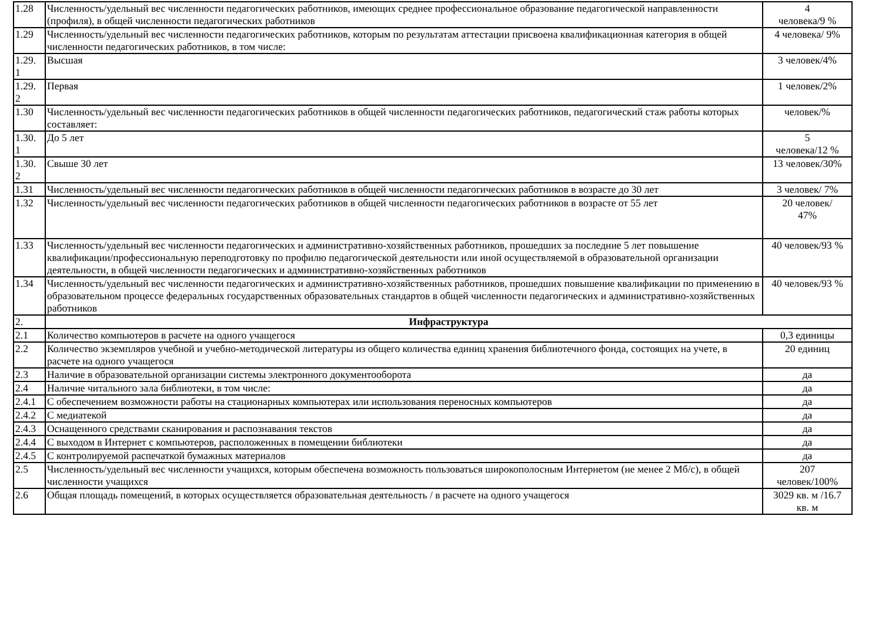| 1.28 | Численность/удельный вес численности педагогических работников, имеющих среднее профессиональное образование педагогической направленности (профиля), в общей численности педагогических работников | 4 человека/9 % |
| 1.29 | Численность/удельный вес численности педагогических работников, которым по результатам аттестации присвоена квалификационная категория в общей численности педагогических работников, в том числе: | 4 человека/ 9% |
| 1.29. 1 | Высшая | 3 человек/4% |
| 1.29. 2 | Первая | 1 человек/2% |
| 1.30 | Численность/удельный вес численности педагогических работников в общей численности педагогических работников, педагогический стаж работы которых составляет: | человек/% |
| 1.30. 1 | До 5 лет | 5 человека/12 % |
| 1.30. 2 | Свыше 30 лет | 13 человек/30% |
| 1.31 | Численность/удельный вес численности педагогических работников в общей численности педагогических работников в возрасте до 30 лет | 3 человек/ 7% |
| 1.32 | Численность/удельный вес численности педагогических работников в общей численности педагогических работников в возрасте от 55 лет | 20 человек/ 47% |
| 1.33 | Численность/удельный вес численности педагогических и административно-хозяйственных работников, прошедших за последние 5 лет повышение квалификации/профессиональную переподготовку по профилю педагогической деятельности или иной осуществляемой в образовательной организации деятельности, в общей численности педагогических и административно-хозяйственных работников | 40 человек/93 % |
| 1.34 | Численность/удельный вес численности педагогических и административно-хозяйственных работников, прошедших повышение квалификации по применению в образовательном процессе федеральных государственных образовательных стандартов в общей численности педагогических и административно-хозяйственных работников | 40 человек/93 % |
| 2. | Инфраструктура | |
| 2.1 | Количество компьютеров в расчете на одного учащегося | 0,3 единицы |
| 2.2 | Количество экземпляров учебной и учебно-методической литературы из общего количества единиц хранения библиотечного фонда, состоящих на учете, в расчете на одного учащегося | 20 единиц |
| 2.3 | Наличие в образовательной организации системы электронного документооборота | да |
| 2.4 | Наличие читального зала библиотеки, в том числе: | да |
| 2.4.1 | С обеспечением возможности работы на стационарных компьютерах или использования переносных компьютеров | да |
| 2.4.2 | С медиатекой | да |
| 2.4.3 | Оснащенного средствами сканирования и распознавания текстов | да |
| 2.4.4 | С выходом в Интернет с компьютеров, расположенных в помещении библиотеки | да |
| 2.4.5 | С контролируемой распечаткой бумажных материалов | да |
| 2.5 | Численность/удельный вес численности учащихся, которым обеспечена возможность пользоваться широкополосным Интернетом (не менее 2 Мб/с), в общей численности учащихся | 207 человек/100% |
| 2.6 | Общая площадь помещений, в которых осуществляется образовательная деятельность / в расчете на одного учащегося | 3029 кв. м /16.7 кв. м |